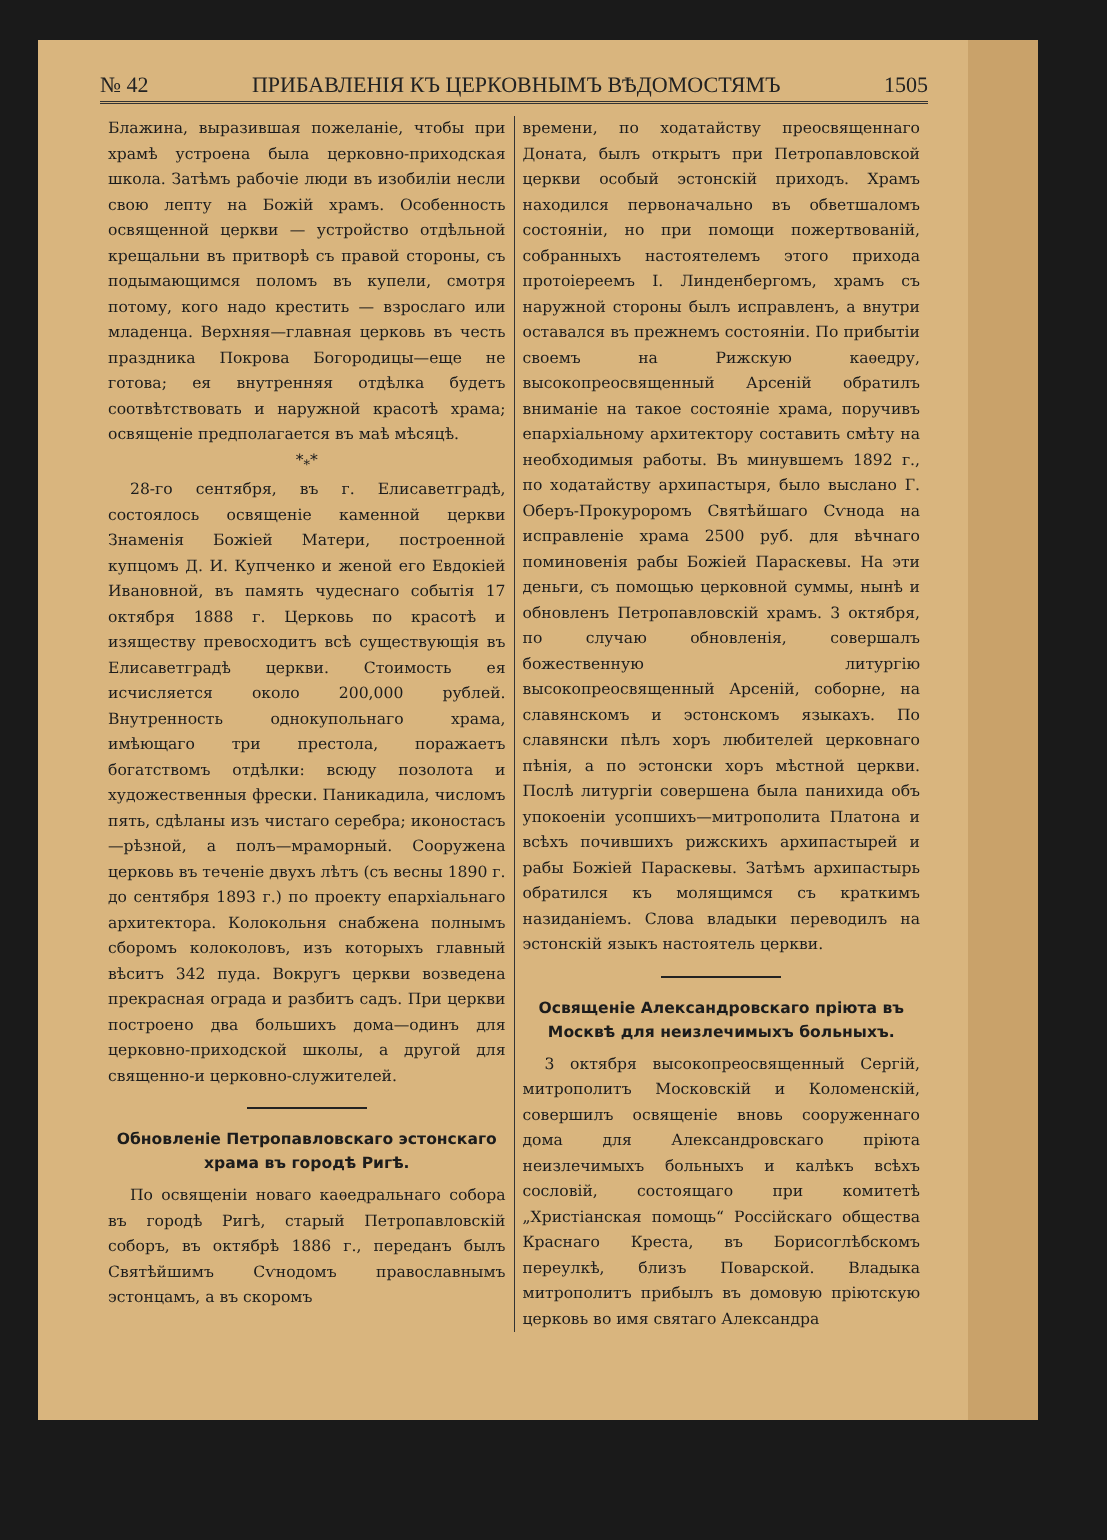№ 42 ПРИБАВЛЕНІЯ КЪ ЦЕРКОВНЫМЪ ВѢДОМОСТЯМЪ 1505
Блажина, выразившая пожеланіе, чтобы при храмѣ устроена была церковно-приходская школа. Затѣмъ рабочіе люди въ изобиліи несли свою лепту на Божій храмъ. Особенность освященной церкви — устройство отдѣльной крещальни въ притворѣ съ правой стороны, съ подымающимся поломъ въ купели, смотря потому, кого надо крестить — взрослаго или младенца. Верхняя—главная церковь въ честь праздника Покрова Богородицы—еще не готова; ея внутренняя отдѣлка будетъ соотвѣтствовать и наружной красотѣ храма; освященіе предполагается въ маѣ мѣсяцѣ.
*<sub>*</sub>*
28-го сентября, въ г. Елисаветградѣ, состоялось освященіе каменной церкви Знаменія Божіей Матери, построенной купцомъ Д. И. Купченко и женой его Евдокіей Ивановной, въ память чудеснаго событія 17 октября 1888 г. Церковь по красотѣ и изяществу превосходитъ всѣ существующія въ Елисаветградѣ церкви. Стоимость ея исчисляется около 200,000 рублей. Внутренность однокупольнаго храма, имѣющаго три престола, поражаетъ богатствомъ отдѣлки: всюду позолота и художественныя фрески. Паникадила, числомъ пять, сдѣланы изъ чистаго серебра; иконостасъ—рѣзной, а полъ—мраморный. Сооружена церковь въ теченіе двухъ лѣтъ (съ весны 1890 г. до сентября 1893 г.) по проекту епархіальнаго архитектора. Колокольня снабжена полнымъ сборомъ колоколовъ, изъ которыхъ главный вѣситъ 342 пуда. Вокругъ церкви возведена прекрасная ограда и разбитъ садъ. При церкви построено два большихъ дома—одинъ для церковно-приходской школы, а другой для священно-и церковно-служителей.
Обновленіе Петропавловскаго эстонскаго храма въ городѣ Ригѣ.
По освященіи новаго каѳедральнаго собора въ городѣ Ригѣ, старый Петропавловскій соборъ, въ октябрѣ 1886 г., переданъ былъ Святѣйшимъ Сѵнодомъ православнымъ эстонцамъ, а въ скоромъ
времени, по ходатайству преосвященнаго Доната, былъ открытъ при Петропавловской церкви особый эстонскій приходъ. Храмъ находился первоначально въ обветшаломъ состояніи, но при помощи пожертвованій, собранныхъ настоятелемъ этого прихода протоіереемъ І. Линденбергомъ, храмъ съ наружной стороны былъ исправленъ, а внутри оставался въ прежнемъ состояніи. По прибытіи своемъ на Рижскую каѳедру, высокопреосвященный Арсеній обратилъ вниманіе на такое состояніе храма, поручивъ епархіальному архитектору составить смѣту на необходимыя работы. Въ минувшемъ 1892 г., по ходатайству архипастыря, было выслано Г. Оберъ-Прокуроромъ Святѣйшаго Сѵнода на исправленіе храма 2500 руб. для вѣчнаго поминовенія рабы Божіей Параскевы. На эти деньги, съ помощью церковной суммы, нынѣ и обновленъ Петропавловскій храмъ. 3 октября, по случаю обновленія, совершалъ божественную литургію высокопреосвященный Арсеній, соборне, на славянскомъ и эстонскомъ языкахъ. По славянски пѣлъ хоръ любителей церковнаго пѣнія, а по эстонски хоръ мѣстной церкви. Послѣ литургіи совершена была панихида объ упокоеніи усопшихъ—митрополита Платона и всѣхъ почившихъ рижскихъ архипастырей и рабы Божіей Параскевы. Затѣмъ архипастырь обратился къ молящимся съ краткимъ назиданіемъ. Слова владыки переводилъ на эстонскій языкъ настоятель церкви.
Освященіе Александровскаго пріюта въ Москвѣ для неизлечимыхъ больныхъ.
3 октября высокопреосвященный Сергій, митрополитъ Московскій и Коломенскій, совершилъ освященіе вновь сооруженнаго дома для Александровскаго пріюта неизлечимыхъ больныхъ и калѣкъ всѣхъ сословій, состоящаго при комитетѣ „Христіанская помощь“ Россійскаго общества Краснаго Креста, въ Борисоглѣбскомъ переулкѣ, близъ Поварской. Владыка митрополитъ прибылъ въ домовую пріютскую церковь во имя святаго Александра